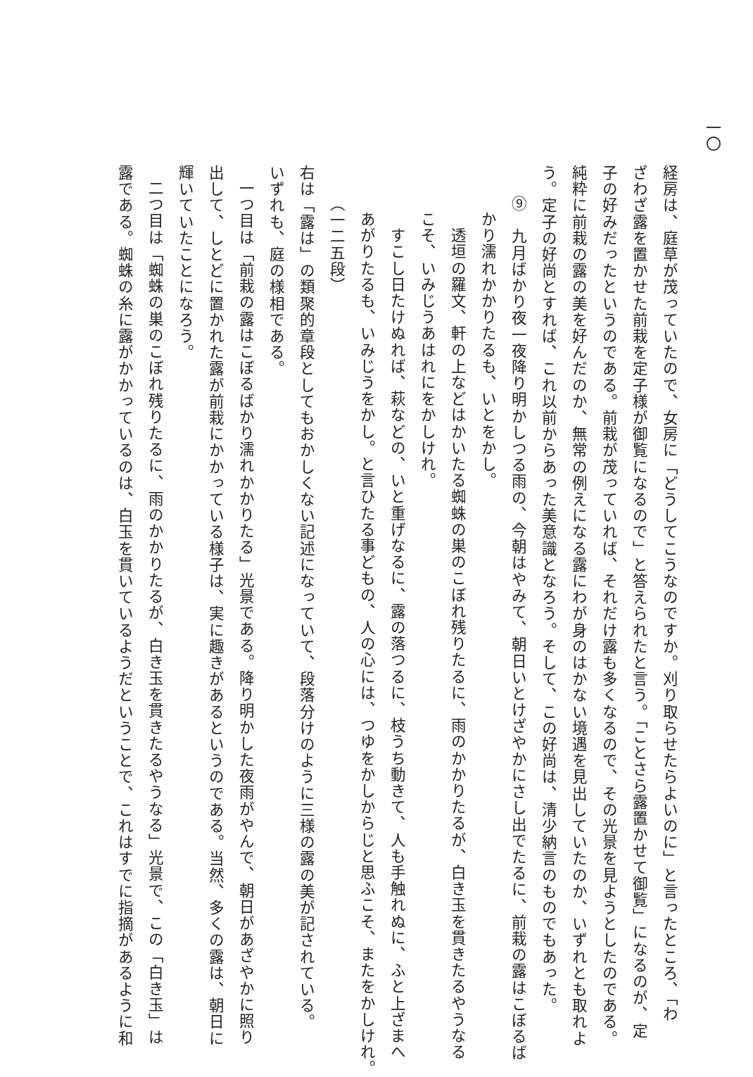一〇
経房は、庭草が茂っていたので、女房に「どうしてこうなのですか。刈り取らせたらよいのに」と言ったところ、「わ
ざわざ露を置かせた前栽を定子様が御覧になるので」と答えられたと言う。「ことさら露置かせて御覧」になるのが、定
子の好みだったというのである。前栽が茂っていれば、それだけ露も多くなるので、その光景を見ようとしたのである。
純粋に前栽の露の美を好んだのか、無常の例えになる露にわが身のはかない境遇を見出していたのか、いずれとも取れよ
う。定子の好尚とすれば、これ以前からあった美意識となろう。そして、この好尚は、清少納言のものでもあった。
⑨　九月ばかり夜一夜降り明かしつる雨の、今朝はやみて、朝日いとけざやかにさし出でたるに、前栽の露はこぼるば
かり濡れかかりたるも、いとをかし。
　透垣の羅文、軒の上などはかいたる蜘蛛の巣のこぼれ残りたるに、雨のかかりたるが、白き玉を貫きたるやうなる
こそ、いみじうあはれにをかしけれ。
　すこし日たけぬれば、萩などの、いと重げなるに、露の落つるに、枝うち動きて、人も手触れぬに、ふと上ざまへ
あがりたるも、いみじうをかし。と言ひたる事どもの、人の心には、つゆをかしからじと思ふこそ、またをかしけれ。
（一二五段）
右は「露は」の類聚的章段としてもおかしくない記述になっていて、段落分けのように三様の露の美が記されている。
いずれも、庭の様相である。
一つ目は「前栽の露はこぼるばかり濡れかかりたる」光景である。降り明かした夜雨がやんで、朝日があざやかに照り
出して、しとどに置かれた露が前栽にかかっている様子は、実に趣きがあるというのである。当然、多くの露は、朝日に
輝いていたことになろう。
二つ目は「蜘蛛の巣のこぼれ残りたるに、雨のかかりたるが、白き玉を貫きたるやうなる」光景で、この「白き玉」は
露である。蜘蛛の糸に露がかかっているのは、白玉を貫いているようだということで、これはすでに指摘があるように和